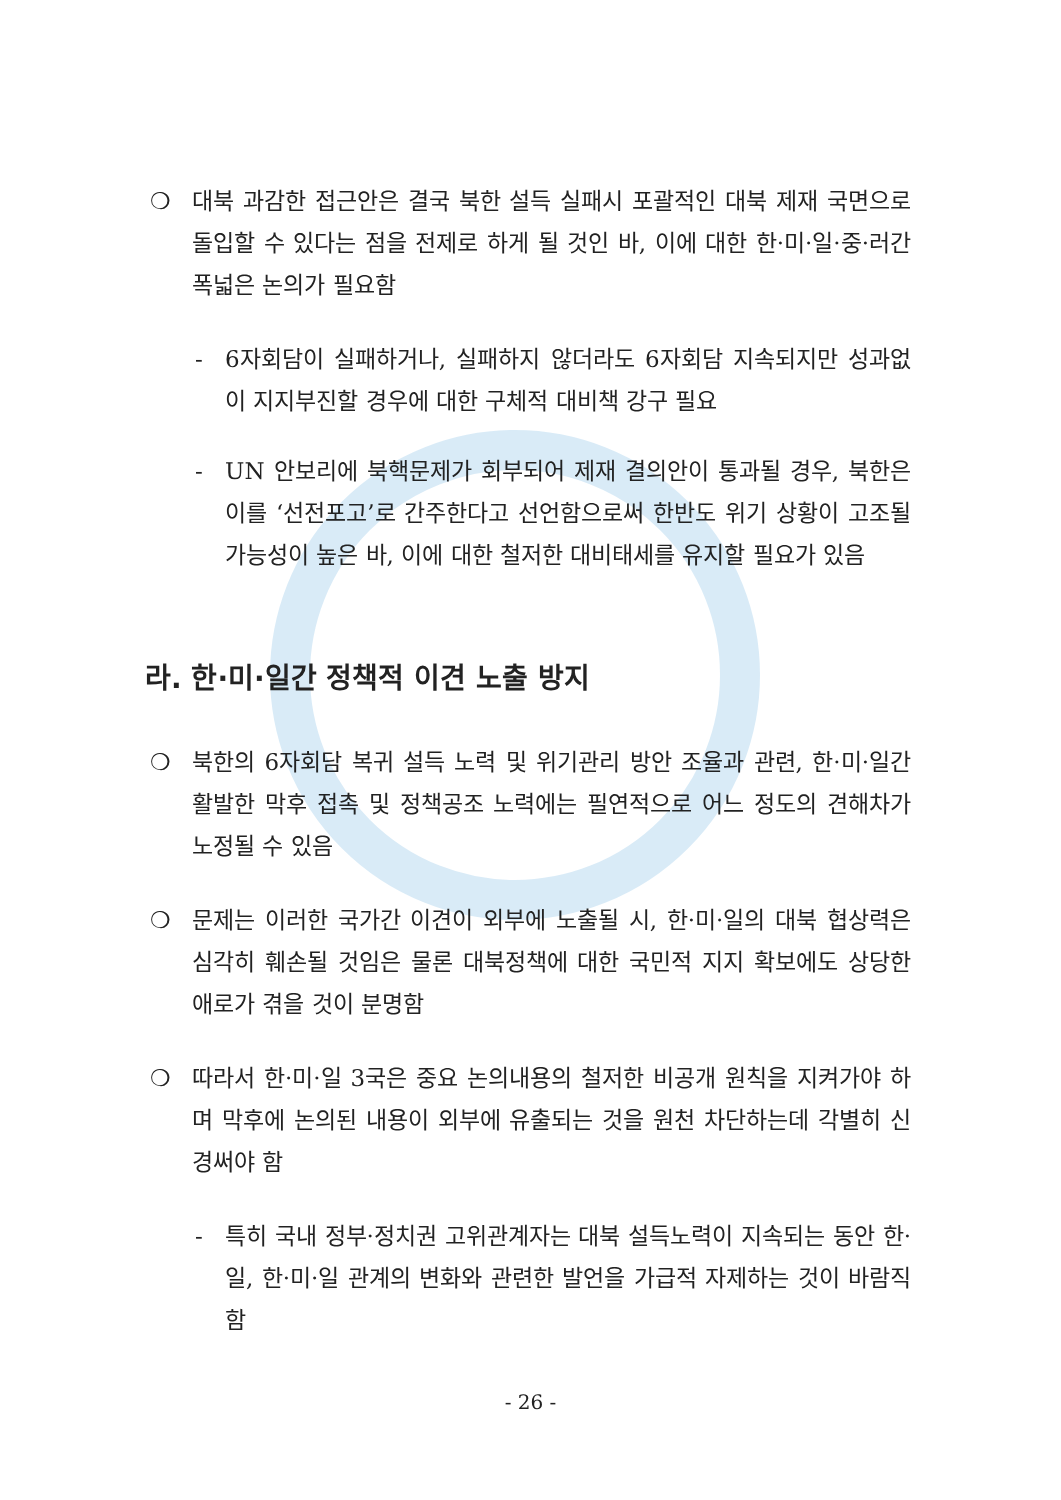❍ 대북 과감한 접근안은 결국 북한 설득 실패시 포괄적인 대북 제재 국면으로 돌입할 수 있다는 점을 전제로 하게 될 것인 바, 이에 대한 한·미·일·중·러간 폭넓은 논의가 필요함
- 6자회담이 실패하거나, 실패하지 않더라도 6자회담 지속되지만 성과없이 지지부진할 경우에 대한 구체적 대비책 강구 필요
- UN 안보리에 북핵문제가 회부되어 제재 결의안이 통과될 경우, 북한은 이를 ‘선전포고’로 간주한다고 선언함으로써 한반도 위기 상황이 고조될 가능성이 높은 바, 이에 대한 철저한 대비태세를 유지할 필요가 있음
라. 한·미·일간 정책적 이견 노출 방지
❍ 북한의 6자회담 복귀 설득 노력 및 위기관리 방안 조율과 관련, 한·미·일간 활발한 막후 접촉 및 정책공조 노력에는 필연적으로 어느 정도의 견해차가 노정될 수 있음
❍ 문제는 이러한 국가간 이견이 외부에 노출될 시, 한·미·일의 대북 협상력은 심각히 훼손될 것임은 물론 대북정책에 대한 국민적 지지 확보에도 상당한 애로가 겪을 것이 분명함
❍ 따라서 한·미·일 3국은 중요 논의내용의 철저한 비공개 원칙을 지켜가야 하며 막후에 논의된 내용이 외부에 유출되는 것을 원천 차단하는데 각별히 신경써야 함
- 특히 국내 정부·정치권 고위관계자는 대북 설득노력이 지속되는 동안 한·일, 한·미·일 관계의 변화와 관련한 발언을 가급적 자제하는 것이 바람직함
- 26 -